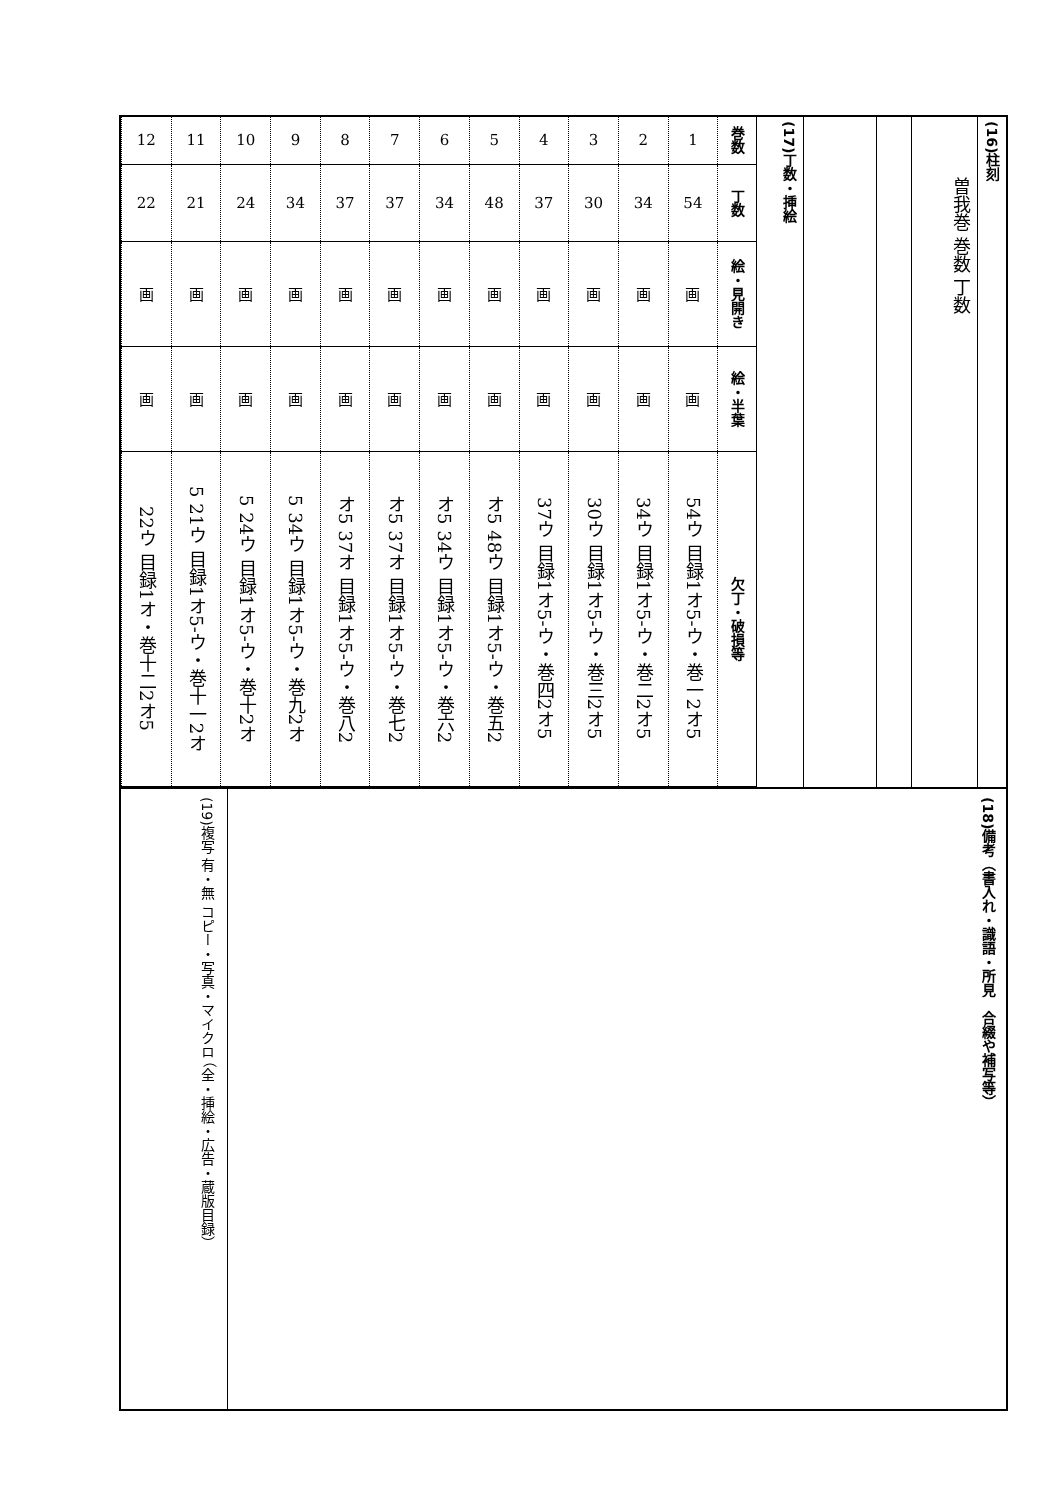| 12 | 11 | 10 | 9 | 8 | 7 | 6 | 5 | 4 | 3 | 2 | 1 | 巻数 |
| 22 | 21 | 24 | 34 | 37 | 37 | 34 | 48 | 37 | 30 | 34 | 54 | 丁数 |
| 画 | 画 | 画 | 画 | 画 | 画 | 画 | 画 | 画 | 画 | 画 | 画 | 絵・見開き |
| 画 | 画 | 画 | 画 | 画 | 画 | 画 | 画 | 画 | 画 | 画 | 画 | 絵・半葉 |
| 22ウ 目録1オ・巻十二2オ5 | 5 21ウ 目録1オ5-ウ・巻十一2オ | 5 24ウ 目録1オ5-ウ・巻十2オ | 5 34ウ 目録1オ5-ウ・巻九2オ | オ5 37オ 目録1オ5-ウ・巻八2 | オ5 37オ 目録1オ5-ウ・巻七2 | オ5 34ウ 目録1オ5-ウ・巻六2 | オ5 48ウ 目録1オ5-ウ・巻五2 | 37ウ 目録1オ5-ウ・巻四2オ5 | 30ウ 目録1オ5-ウ・巻三2オ5 | 34ウ 目録1オ5-ウ・巻二2オ5 | 54ウ 目録1オ5-ウ・巻一2オ5 | 欠丁・破損等 |
(17)丁数・挿絵
曽我巻 巻数 丁数
(16)柱刻
(19)複写 有・無 コピー・写真・マイクロ （全・挿絵・広告・蔵版目録）
(18)備考（書入れ・識語・所見　合綴や補写等）